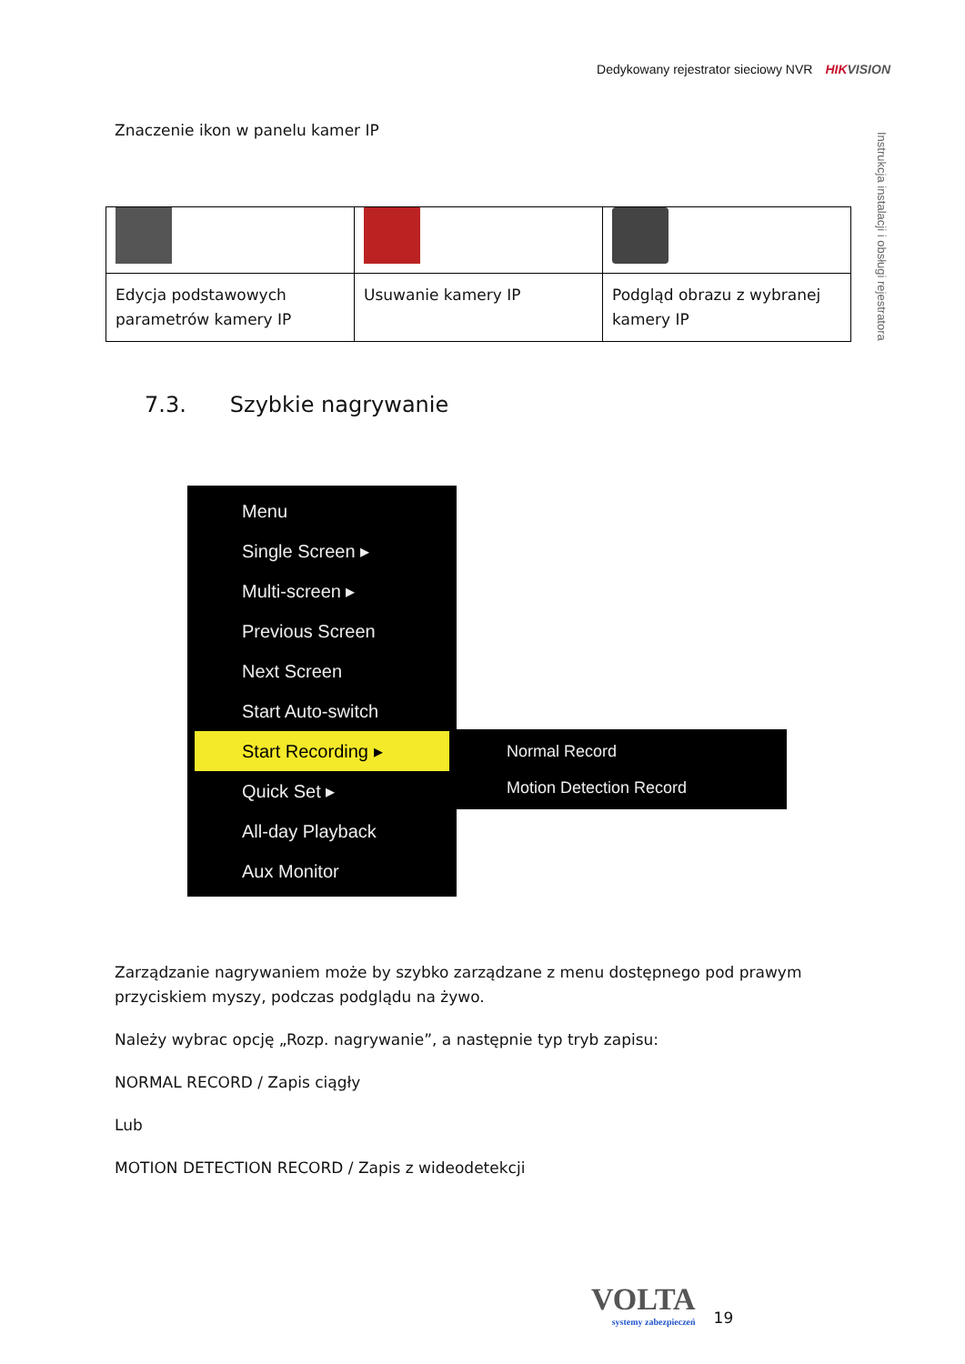Dedykowany rejestrator sieciowy NVR HIKVISION
Instrukcja instalacji i obsługi rejestratora
Znaczenie ikon w panelu kamer IP
| Edycja podstawowych parametrów kamery IP | Usuwanie kamery IP | Podgląd obrazu z wybranej kamery IP |
7.3. Szybkie nagrywanie
Menu
Single Screen ▸
Multi-screen ▸
Previous Screen
Next Screen
Start Auto-switch
Start Recording ▸
Quick Set ▸
All-day Playback
Aux Monitor
Normal Record
Motion Detection Record
Zarządzanie nagrywaniem może by szybko zarządzane z menu dostępnego pod prawym przyciskiem myszy, podczas podglądu na żywo.
Należy wybrac opcję „Rozp. nagrywanie”, a następnie typ tryb zapisu:
NORMAL RECORD / Zapis ciągły
Lub
MOTION DETECTION RECORD / Zapis z wideodetekcji
VOLTA
systemy zabezpieczeń
19